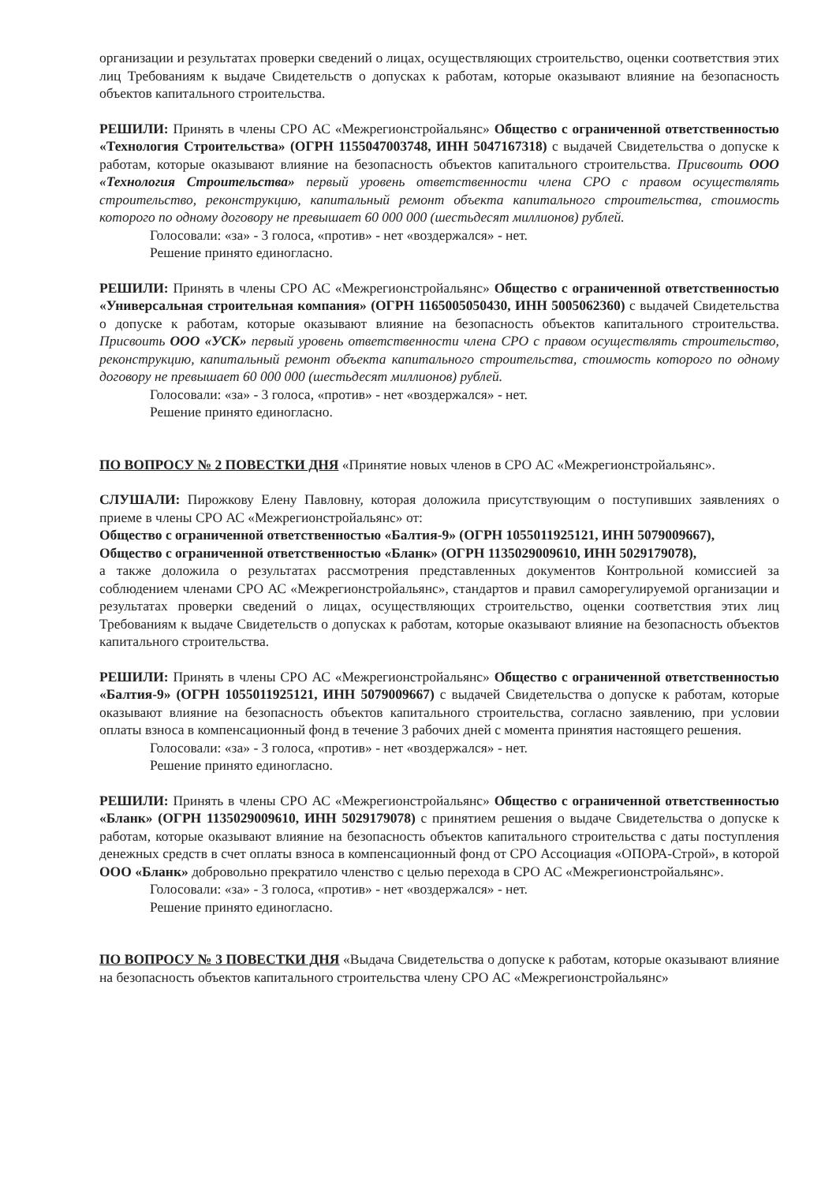организации и результатах проверки сведений о лицах, осуществляющих строительство, оценки соответствия этих лиц Требованиям к выдаче Свидетельств о допусках к работам, которые оказывают влияние на безопасность объектов капитального строительства.
РЕШИЛИ: Принять в члены СРО АС «Межрегионстройальянс» Общество с ограниченной ответственностью «Технология Строительства» (ОГРН 1155047003748, ИНН 5047167318) с выдачей Свидетельства о допуске к работам, которые оказывают влияние на безопасность объектов капитального строительства. Присвоить ООО «Технология Строительства» первый уровень ответственности члена СРО с правом осуществлять строительство, реконструкцию, капитальный ремонт объекта капитального строительства, стоимость которого по одному договору не превышает 60 000 000 (шестьдесят миллионов) рублей.
Голосовали: «за» - 3 голоса, «против» - нет «воздержался» - нет.
Решение принято единогласно.
РЕШИЛИ: Принять в члены СРО АС «Межрегионстройальянс» Общество с ограниченной ответственностью «Универсальная строительная компания» (ОГРН 1165005050430, ИНН 5005062360) с выдачей Свидетельства о допуске к работам, которые оказывают влияние на безопасность объектов капитального строительства. Присвоить ООО «УСК» первый уровень ответственности члена СРО с правом осуществлять строительство, реконструкцию, капитальный ремонт объекта капитального строительства, стоимость которого по одному договору не превышает 60 000 000 (шестьдесят миллионов) рублей.
Голосовали: «за» - 3 голоса, «против» - нет «воздержался» - нет.
Решение принято единогласно.
ПО ВОПРОСУ № 2 ПОВЕСТКИ ДНЯ «Принятие новых членов в СРО АС «Межрегионстройальянс».
СЛУШАЛИ: Пирожкову Елену Павловну, которая доложила присутствующим о поступивших заявлениях о приеме в члены СРО АС «Межрегионстройальянс» от:
Общество с ограниченной ответственностью «Балтия-9» (ОГРН 1055011925121, ИНН 5079009667),
Общество с ограниченной ответственностью «Бланк» (ОГРН 1135029009610, ИНН 5029179078),
а также доложила о результатах рассмотрения представленных документов Контрольной комиссией за соблюдением членами СРО АС «Межрегионстройальянс», стандартов и правил саморегулируемой организации и результатах проверки сведений о лицах, осуществляющих строительство, оценки соответствия этих лиц Требованиям к выдаче Свидетельств о допусках к работам, которые оказывают влияние на безопасность объектов капитального строительства.
РЕШИЛИ: Принять в члены СРО АС «Межрегионстройальянс» Общество с ограниченной ответственностью «Балтия-9» (ОГРН 1055011925121, ИНН 5079009667) с выдачей Свидетельства о допуске к работам, которые оказывают влияние на безопасность объектов капитального строительства, согласно заявлению, при условии оплаты взноса в компенсационный фонд в течение 3 рабочих дней с момента принятия настоящего решения.
Голосовали: «за» - 3 голоса, «против» - нет «воздержался» - нет.
Решение принято единогласно.
РЕШИЛИ: Принять в члены СРО АС «Межрегионстройальянс» Общество с ограниченной ответственностью «Бланк» (ОГРН 1135029009610, ИНН 5029179078) с принятием решения о выдаче Свидетельства о допуске к работам, которые оказывают влияние на безопасность объектов капитального строительства с даты поступления денежных средств в счет оплаты взноса в компенсационный фонд от СРО Ассоциация «ОПОРА-Строй», в которой ООО «Бланк» добровольно прекратило членство с целью перехода в СРО АС «Межрегионстройальянс».
Голосовали: «за» - 3 голоса, «против» - нет «воздержался» - нет.
Решение принято единогласно.
ПО ВОПРОСУ № 3 ПОВЕСТКИ ДНЯ «Выдача Свидетельства о допуске к работам, которые оказывают влияние на безопасность объектов капитального строительства члену СРО АС «Межрегионстройальянс»